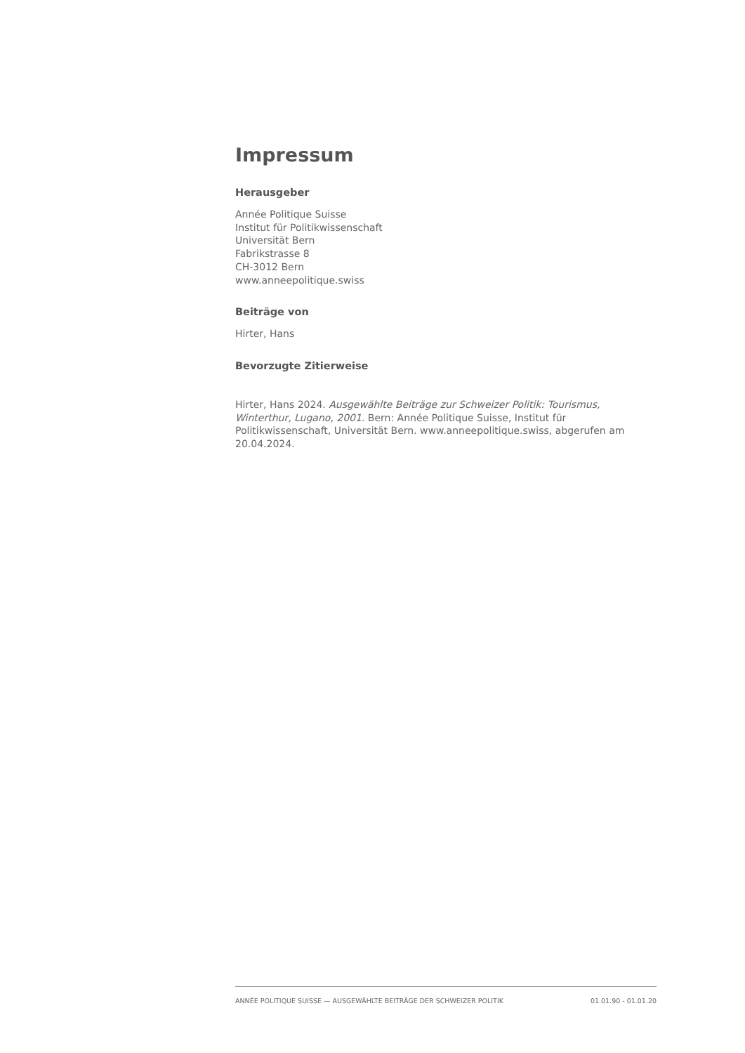Impressum
Herausgeber
Année Politique Suisse
Institut für Politikwissenschaft
Universität Bern
Fabrikstrasse 8
CH-3012 Bern
www.anneepolitique.swiss
Beiträge von
Hirter, Hans
Bevorzugte Zitierweise
Hirter, Hans 2024. Ausgewählte Beiträge zur Schweizer Politik: Tourismus, Winterthur, Lugano, 2001. Bern: Année Politique Suisse, Institut für Politikwissenschaft, Universität Bern. www.anneepolitique.swiss, abgerufen am 20.04.2024.
ANNÉE POLITIQUE SUISSE — AUSGEWÄHLTE BEITRÄGE DER SCHWEIZER POLITIK 01.01.90 - 01.01.20